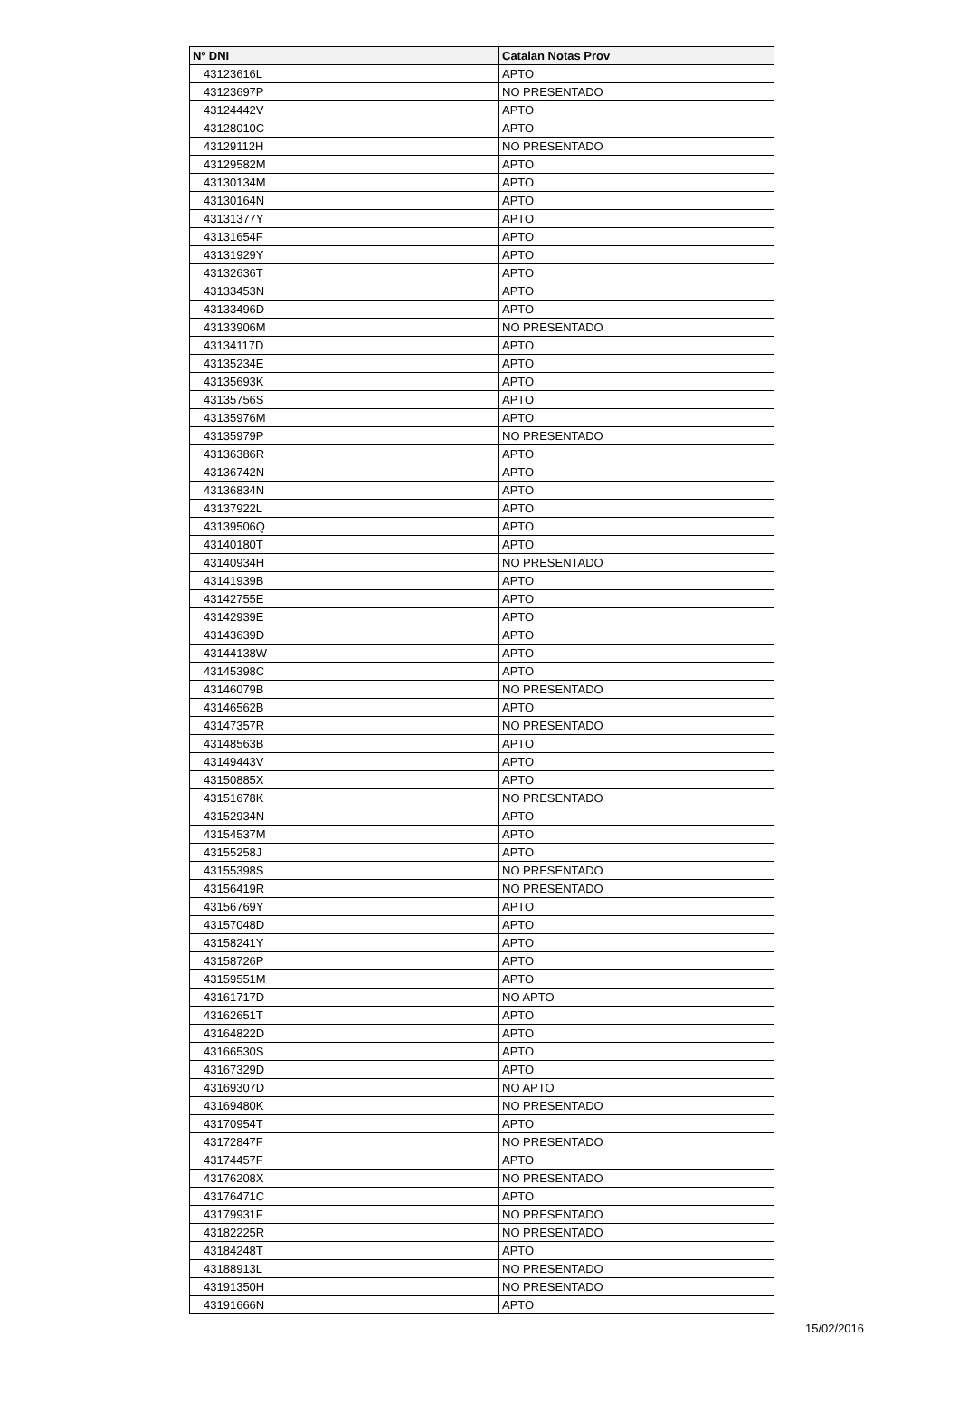| Nº DNI | Catalan Notas Prov |
| --- | --- |
| 43123616L | APTO |
| 43123697P | NO PRESENTADO |
| 43124442V | APTO |
| 43128010C | APTO |
| 43129112H | NO PRESENTADO |
| 43129582M | APTO |
| 43130134M | APTO |
| 43130164N | APTO |
| 43131377Y | APTO |
| 43131654F | APTO |
| 43131929Y | APTO |
| 43132636T | APTO |
| 43133453N | APTO |
| 43133496D | APTO |
| 43133906M | NO PRESENTADO |
| 43134117D | APTO |
| 43135234E | APTO |
| 43135693K | APTO |
| 43135756S | APTO |
| 43135976M | APTO |
| 43135979P | NO PRESENTADO |
| 43136386R | APTO |
| 43136742N | APTO |
| 43136834N | APTO |
| 43137922L | APTO |
| 43139506Q | APTO |
| 43140180T | APTO |
| 43140934H | NO PRESENTADO |
| 43141939B | APTO |
| 43142755E | APTO |
| 43142939E | APTO |
| 43143639D | APTO |
| 43144138W | APTO |
| 43145398C | APTO |
| 43146079B | NO PRESENTADO |
| 43146562B | APTO |
| 43147357R | NO PRESENTADO |
| 43148563B | APTO |
| 43149443V | APTO |
| 43150885X | APTO |
| 43151678K | NO PRESENTADO |
| 43152934N | APTO |
| 43154537M | APTO |
| 43155258J | APTO |
| 43155398S | NO PRESENTADO |
| 43156419R | NO PRESENTADO |
| 43156769Y | APTO |
| 43157048D | APTO |
| 43158241Y | APTO |
| 43158726P | APTO |
| 43159551M | APTO |
| 43161717D | NO APTO |
| 43162651T | APTO |
| 43164822D | APTO |
| 43166530S | APTO |
| 43167329D | APTO |
| 43169307D | NO APTO |
| 43169480K | NO PRESENTADO |
| 43170954T | APTO |
| 43172847F | NO PRESENTADO |
| 43174457F | APTO |
| 43176208X | NO PRESENTADO |
| 43176471C | APTO |
| 43179931F | NO PRESENTADO |
| 43182225R | NO PRESENTADO |
| 43184248T | APTO |
| 43188913L | NO PRESENTADO |
| 43191350H | NO PRESENTADO |
| 43191666N | APTO |
15/02/2016